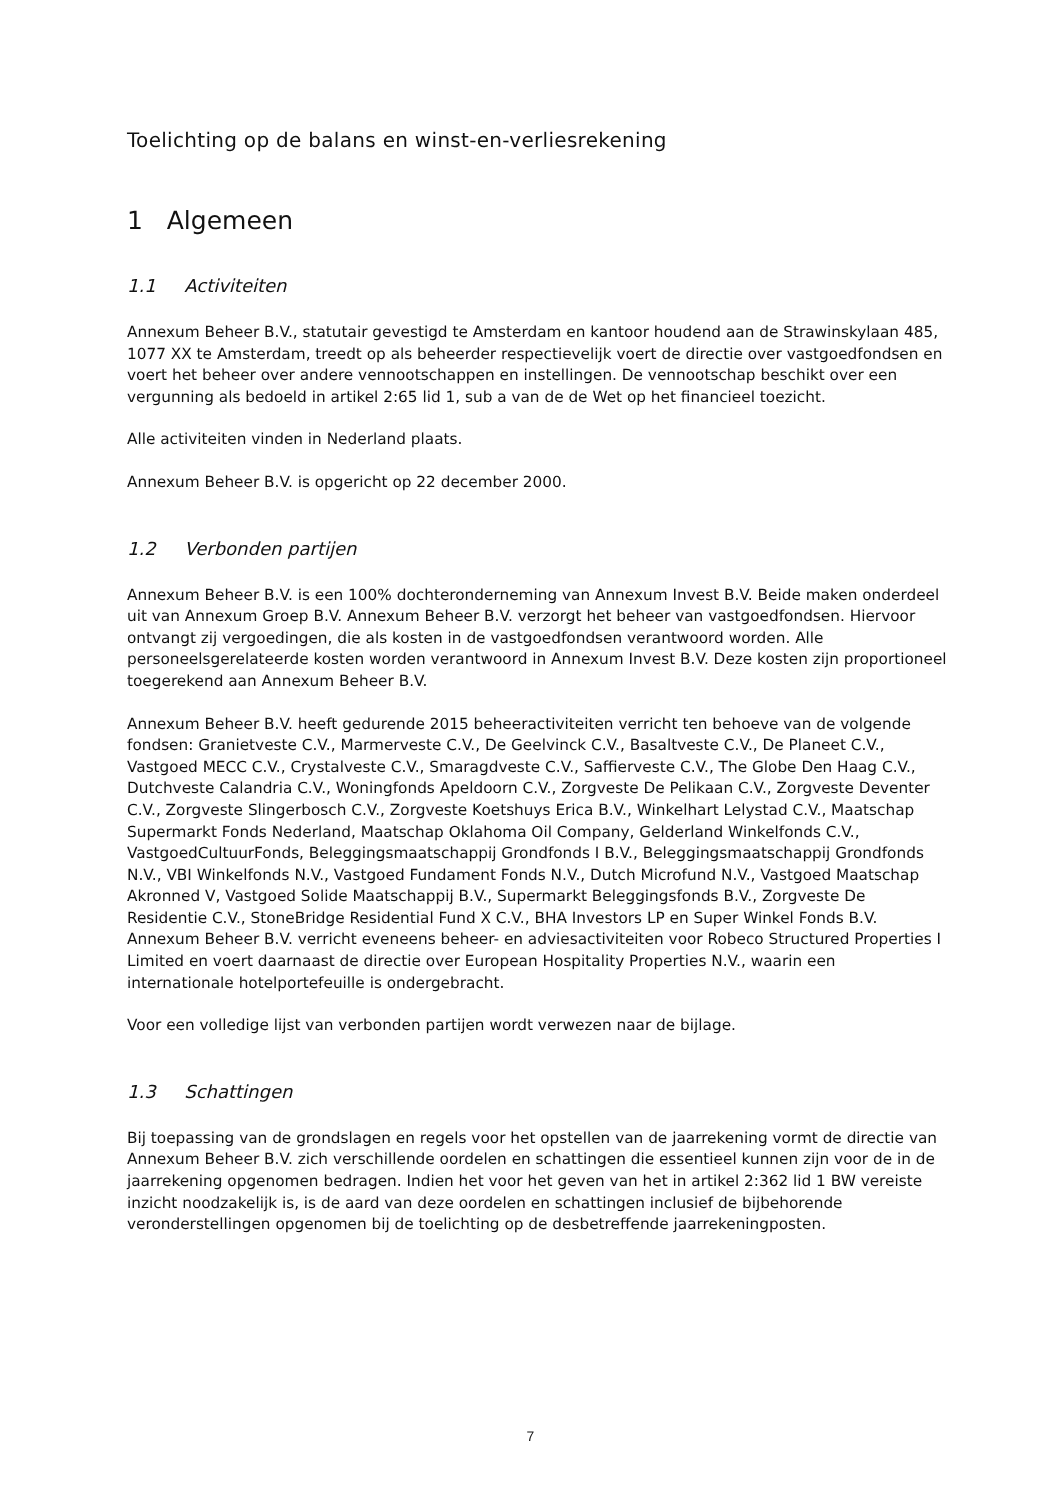Toelichting op de balans en winst-en-verliesrekening
1 Algemeen
1.1 Activiteiten
Annexum Beheer B.V., statutair gevestigd te Amsterdam en kantoor houdend aan de Strawinskylaan 485, 1077 XX te Amsterdam, treedt op als beheerder respectievelijk voert de directie over vastgoedfondsen en voert het beheer over andere vennootschappen en instellingen. De vennootschap beschikt over een vergunning als bedoeld in artikel 2:65 lid 1, sub a van de de Wet op het financieel toezicht.
Alle activiteiten vinden in Nederland plaats.
Annexum Beheer B.V. is opgericht op 22 december 2000.
1.2 Verbonden partijen
Annexum Beheer B.V. is een 100% dochteronderneming van Annexum Invest B.V. Beide maken onderdeel uit van Annexum Groep B.V. Annexum Beheer B.V. verzorgt het beheer van vastgoedfondsen. Hiervoor ontvangt zij vergoedingen, die als kosten in de vastgoedfondsen verantwoord worden. Alle personeelsgerelateerde kosten worden verantwoord in Annexum Invest B.V. Deze kosten zijn proportioneel toegerekend aan Annexum Beheer B.V.
Annexum Beheer B.V. heeft gedurende 2015 beheeractiviteiten verricht ten behoeve van de volgende fondsen: Granietveste C.V., Marmerveste C.V., De Geelvinck C.V., Basaltveste C.V., De Planeet C.V., Vastgoed MECC C.V., Crystalveste C.V., Smaragdveste C.V., Saffierveste C.V., The Globe Den Haag C.V., Dutchveste Calandria C.V., Woningfonds Apeldoorn C.V., Zorgveste De Pelikaan C.V., Zorgveste Deventer C.V., Zorgveste Slingerbosch C.V., Zorgveste Koetshuys Erica B.V., Winkelhart Lelystad C.V., Maatschap Supermarkt Fonds Nederland, Maatschap Oklahoma Oil Company, Gelderland Winkelfonds C.V., VastgoedCultuurFonds, Beleggingsmaatschappij Grondfonds I B.V., Beleggingsmaatschappij Grondfonds N.V., VBI Winkelfonds N.V., Vastgoed Fundament Fonds N.V., Dutch Microfund N.V., Vastgoed Maatschap Akronned V, Vastgoed Solide Maatschappij B.V., Supermarkt Beleggingsfonds B.V., Zorgveste De Residentie C.V., StoneBridge Residential Fund X C.V., BHA Investors LP en Super Winkel Fonds B.V. Annexum Beheer B.V. verricht eveneens beheer- en adviesactiviteiten voor Robeco Structured Properties I Limited en voert daarnaast de directie over European Hospitality Properties N.V., waarin een internationale hotelportefeuille is ondergebracht.
Voor een volledige lijst van verbonden partijen wordt verwezen naar de bijlage.
1.3 Schattingen
Bij toepassing van de grondslagen en regels voor het opstellen van de jaarrekening vormt de directie van Annexum Beheer B.V. zich verschillende oordelen en schattingen die essentieel kunnen zijn voor de in de jaarrekening opgenomen bedragen. Indien het voor het geven van het in artikel 2:362 lid 1 BW vereiste inzicht noodzakelijk is, is de aard van deze oordelen en schattingen inclusief de bijbehorende veronderstellingen opgenomen bij de toelichting op de desbetreffende jaarrekeningposten.
7